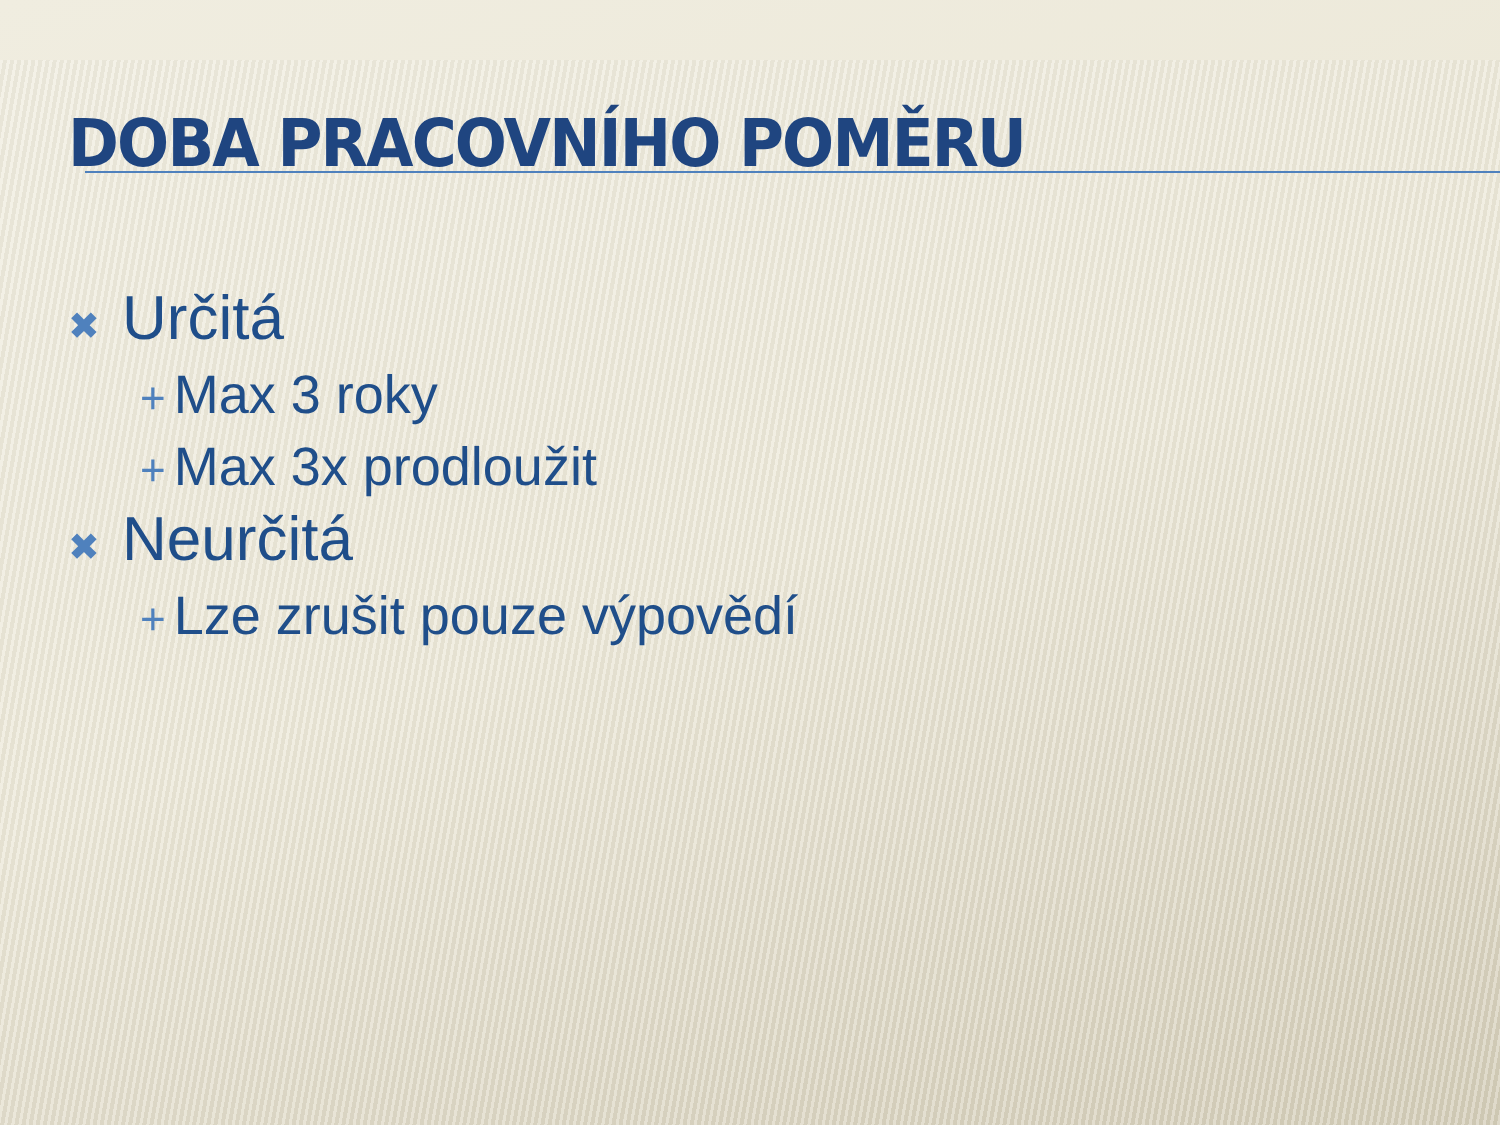DOBA PRACOVNÍHO POMĚRU
✖ Určitá
+ Max 3 roky
+ Max 3x prodloužit
✖ Neurčitá
+ Lze zrušit pouze výpovědí